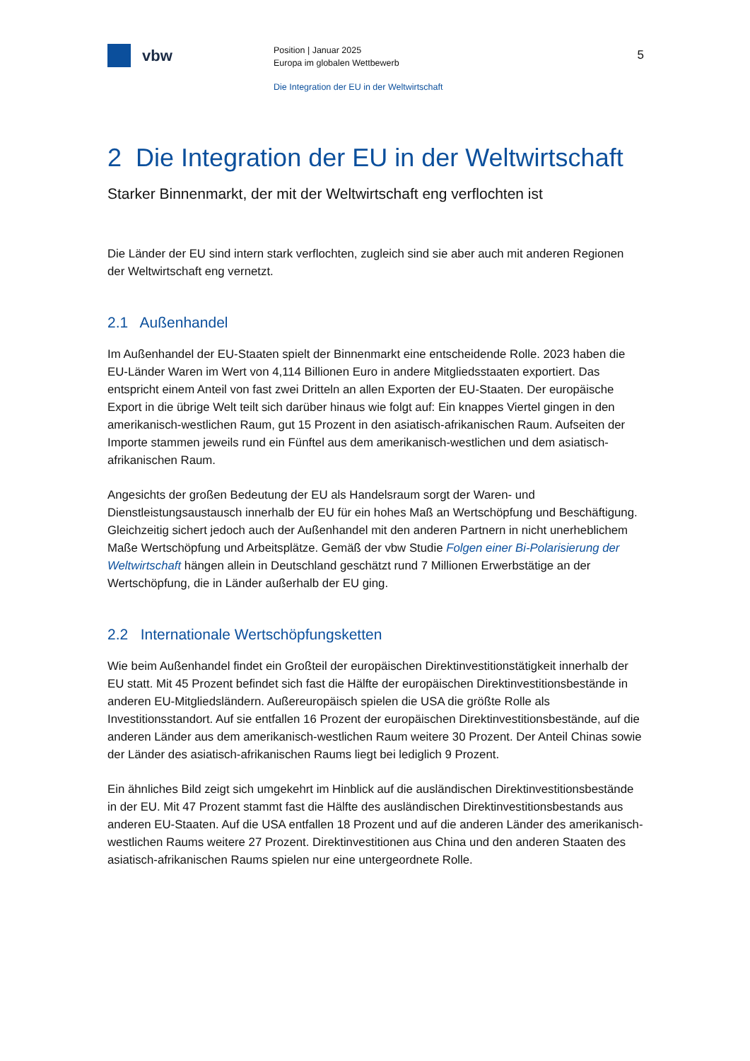vbw
Position | Januar 2025
Europa im globalen Wettbewerb
5
Die Integration der EU in der Weltwirtschaft
2 Die Integration der EU in der Weltwirtschaft
Starker Binnenmarkt, der mit der Weltwirtschaft eng verflochten ist
Die Länder der EU sind intern stark verflochten, zugleich sind sie aber auch mit anderen Regionen der Weltwirtschaft eng vernetzt.
2.1 Außenhandel
Im Außenhandel der EU-Staaten spielt der Binnenmarkt eine entscheidende Rolle. 2023 haben die EU-Länder Waren im Wert von 4,114 Billionen Euro in andere Mitgliedsstaaten exportiert. Das entspricht einem Anteil von fast zwei Dritteln an allen Exporten der EU-Staaten. Der europäische Export in die übrige Welt teilt sich darüber hinaus wie folgt auf: Ein knappes Viertel gingen in den amerikanisch-westlichen Raum, gut 15 Prozent in den asiatisch-afrikanischen Raum. Aufseiten der Importe stammen jeweils rund ein Fünftel aus dem amerikanisch-westlichen und dem asiatisch-afrikanischen Raum.
Angesichts der großen Bedeutung der EU als Handelsraum sorgt der Waren- und Dienstleistungsaustausch innerhalb der EU für ein hohes Maß an Wertschöpfung und Beschäftigung. Gleichzeitig sichert jedoch auch der Außenhandel mit den anderen Partnern in nicht unerheblichem Maße Wertschöpfung und Arbeitsplätze. Gemäß der vbw Studie Folgen einer Bi-Polarisierung der Weltwirtschaft hängen allein in Deutschland geschätzt rund 7 Millionen Erwerbstätige an der Wertschöpfung, die in Länder außerhalb der EU ging.
2.2 Internationale Wertschöpfungsketten
Wie beim Außenhandel findet ein Großteil der europäischen Direktinvestitionstätigkeit innerhalb der EU statt. Mit 45 Prozent befindet sich fast die Hälfte der europäischen Direktinvestitionsbestände in anderen EU-Mitgliedsländern. Außereuropäisch spielen die USA die größte Rolle als Investitionsstandort. Auf sie entfallen 16 Prozent der europäischen Direktinvestitionsbestände, auf die anderen Länder aus dem amerikanisch-westlichen Raum weitere 30 Prozent. Der Anteil Chinas sowie der Länder des asiatisch-afrikanischen Raums liegt bei lediglich 9 Prozent.
Ein ähnliches Bild zeigt sich umgekehrt im Hinblick auf die ausländischen Direktinvestitionsbestände in der EU. Mit 47 Prozent stammt fast die Hälfte des ausländischen Direktinvestitionsbestands aus anderen EU-Staaten. Auf die USA entfallen 18 Prozent und auf die anderen Länder des amerikanisch-westlichen Raums weitere 27 Prozent. Direktinvestitionen aus China und den anderen Staaten des asiatisch-afrikanischen Raums spielen nur eine untergeordnete Rolle.